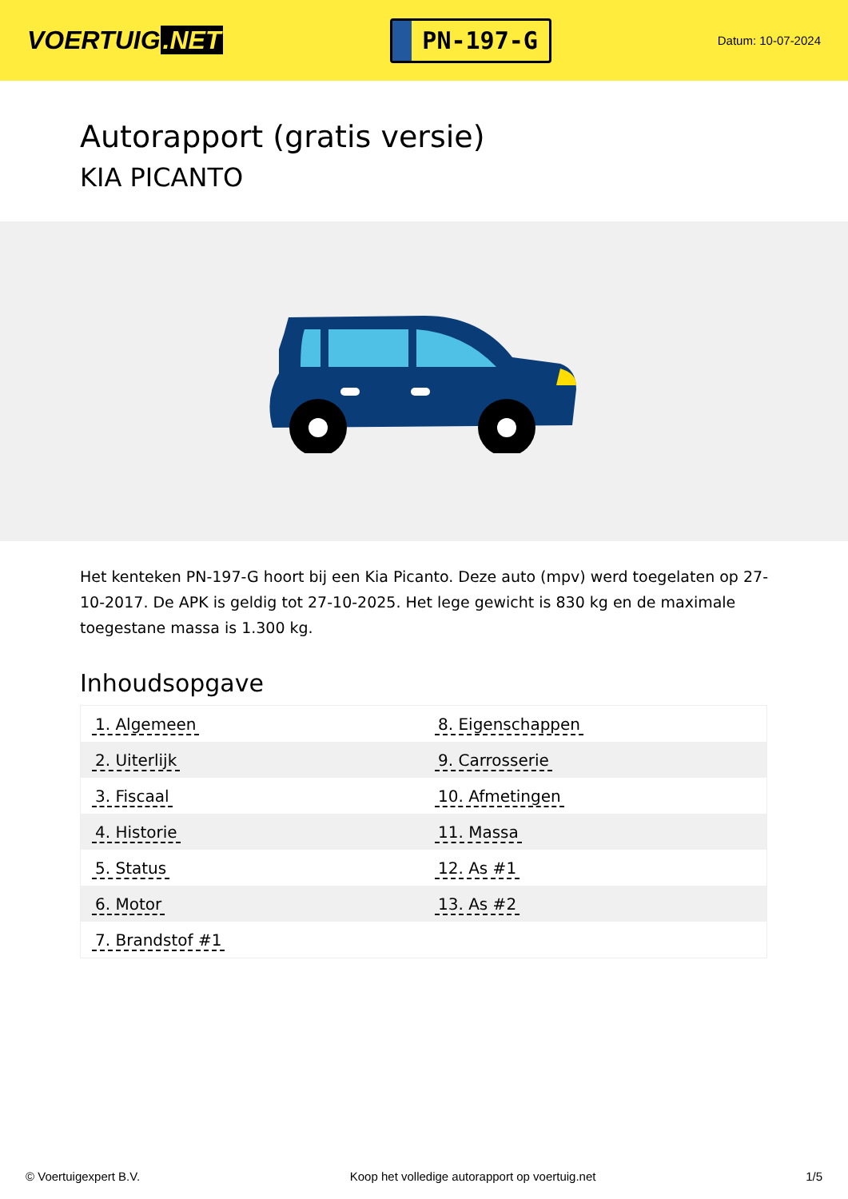VOERTUIG.NET
PN-197-G
Datum: 10-07-2024
Autorapport (gratis versie)
KIA PICANTO
Het kenteken PN-197-G hoort bij een Kia Picanto. Deze auto (mpv) werd toegelaten op 27-10-2017. De APK is geldig tot 27-10-2025. Het lege gewicht is 830 kg en de maximale toegestane massa is 1.300 kg.
Inhoudsopgave
| 1. Algemeen | 8. Eigenschappen |
| 2. Uiterlijk | 9. Carrosserie |
| 3. Fiscaal | 10. Afmetingen |
| 4. Historie | 11. Massa |
| 5. Status | 12. As #1 |
| 6. Motor | 13. As #2 |
| 7. Brandstof #1 | |
© Voertuigexpert B.V. Koop het volledige autorapport op voertuig.net
1/5